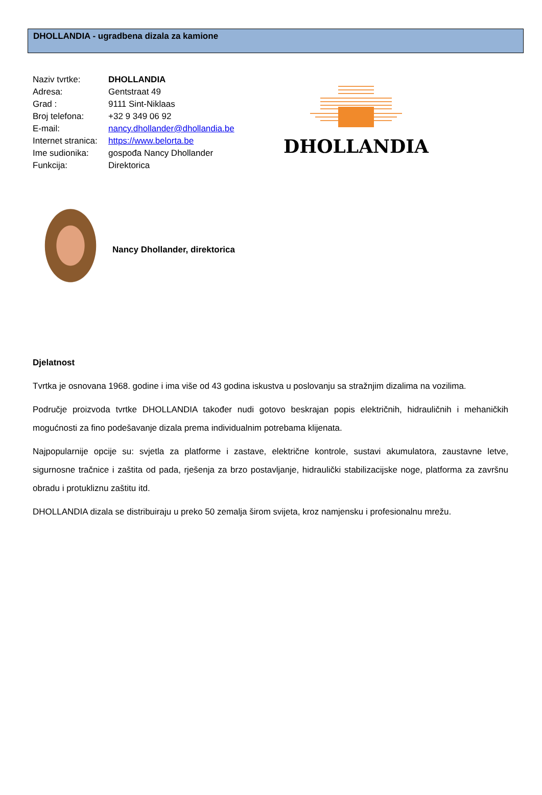DHOLLANDIA - ugradbena dizala za kamione
| Naziv tvrtke: | DHOLLANDIA |
| Adresa: | Gentstraat 49 |
| Grad : | 9111 Sint-Niklaas |
| Broj telefona: | +32 9 349 06 92 |
| E-mail: | nancy.dhollander@dhollandia.be |
| Internet stranica: | https://www.belorta.be |
| Ime sudionika: | gospođa Nancy Dhollander |
| Funkcija: | Direktorica |
DHOLLANDIA
Nancy Dhollander, direktorica
Djelatnost
Tvrtka je osnovana 1968. godine i ima više od 43 godina iskustva u poslovanju sa stražnjim dizalima na vozilima.
Područje proizvoda tvrtke DHOLLANDIA također nudi gotovo beskrajan popis električnih, hidrauličnih i mehaničkih mogućnosti za fino podešavanje dizala prema individualnim potrebama klijenata.
Najpopularnije opcije su: svjetla za platforme i zastave, električne kontrole, sustavi akumulatora, zaustavne letve, sigurnosne tračnice i zaštita od pada, rješenja za brzo postavljanje, hidraulički stabilizacijske noge, platforma za završnu obradu i protukliznu zaštitu itd.
DHOLLANDIA dizala se distribuiraju u preko 50 zemalja širom svijeta, kroz namjensku i profesionalnu mrežu.